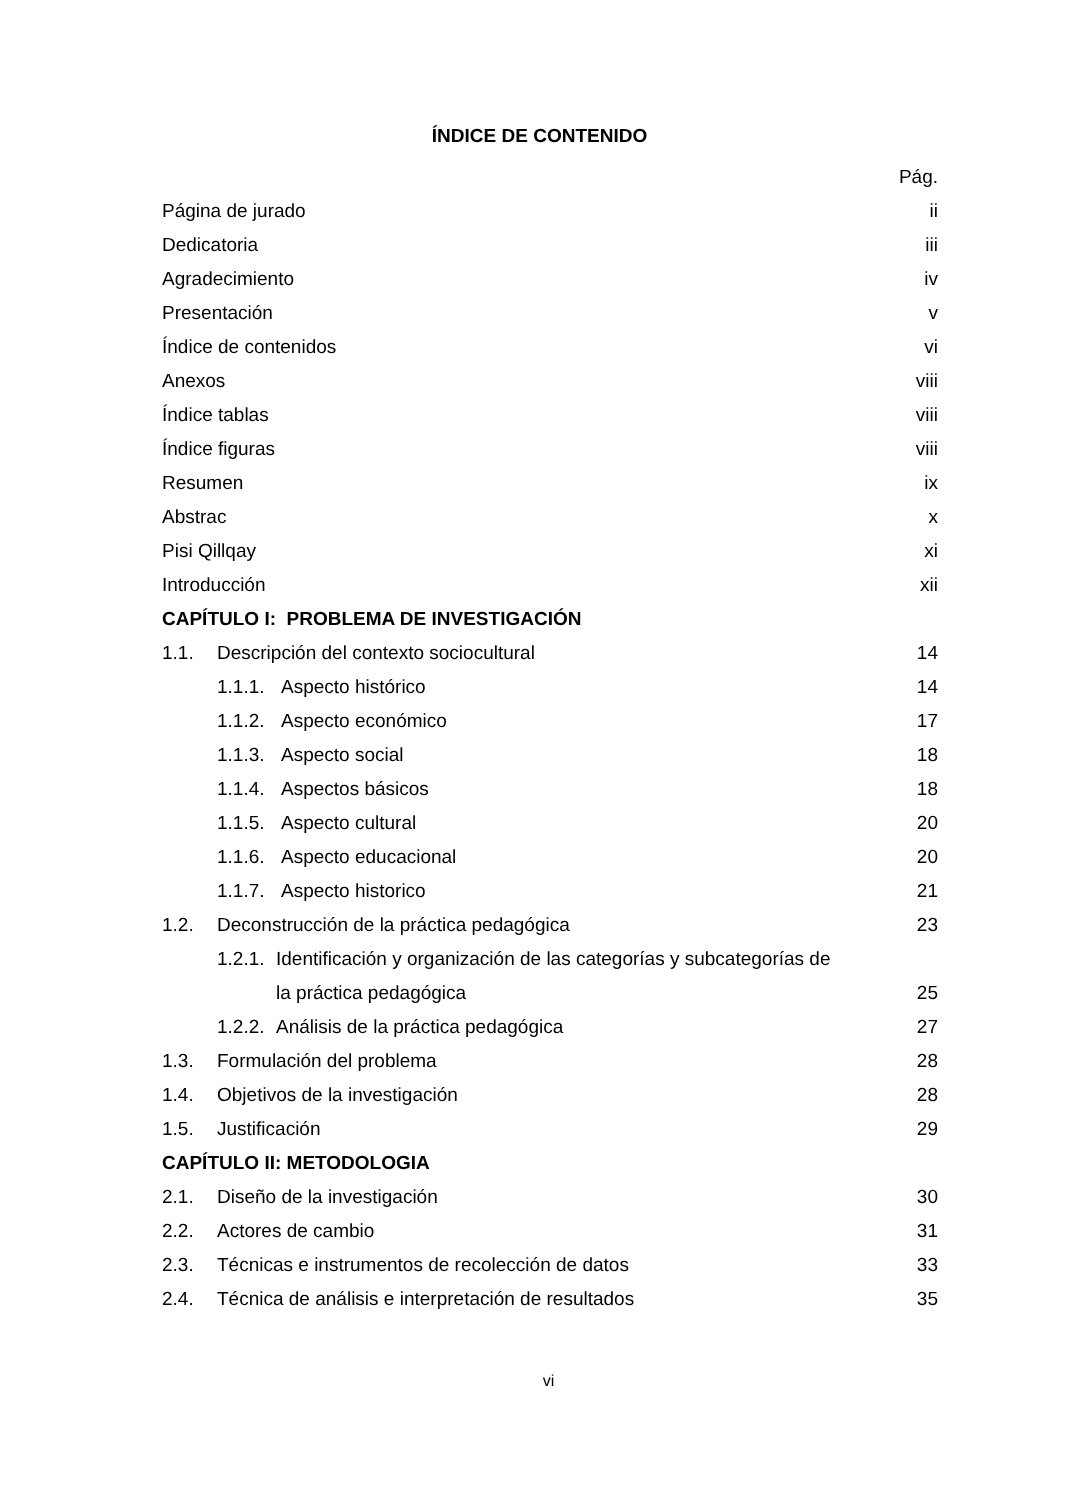ÍNDICE DE CONTENIDO
Pág.
Página de jurado ii
Dedicatoria iii
Agradecimiento iv
Presentación v
Índice de contenidos vi
Anexos viii
Índice tablas viii
Índice figuras viii
Resumen ix
Abstrac x
Pisi Qillqay xi
Introducción xii
CAPÍTULO I: PROBLEMA DE INVESTIGACIÓN
1.1. Descripción del contexto sociocultural 14
1.1.1. Aspecto histórico 14
1.1.2. Aspecto económico 17
1.1.3. Aspecto social 18
1.1.4. Aspectos básicos 18
1.1.5. Aspecto cultural 20
1.1.6. Aspecto educacional 20
1.1.7. Aspecto historico 21
1.2. Deconstrucción de la práctica pedagógica 23
1.2.1. Identificación y organización de las categorías y subcategorías de
la práctica pedagógica 25
1.2.2. Análisis de la práctica pedagógica 27
1.3. Formulación del problema 28
1.4. Objetivos de la investigación 28
1.5. Justificación 29
CAPÍTULO II: METODOLOGIA
2.1. Diseño de la investigación 30
2.2. Actores de cambio 31
2.3. Técnicas e instrumentos de recolección de datos 33
2.4. Técnica de análisis e interpretación de resultados 35
vi